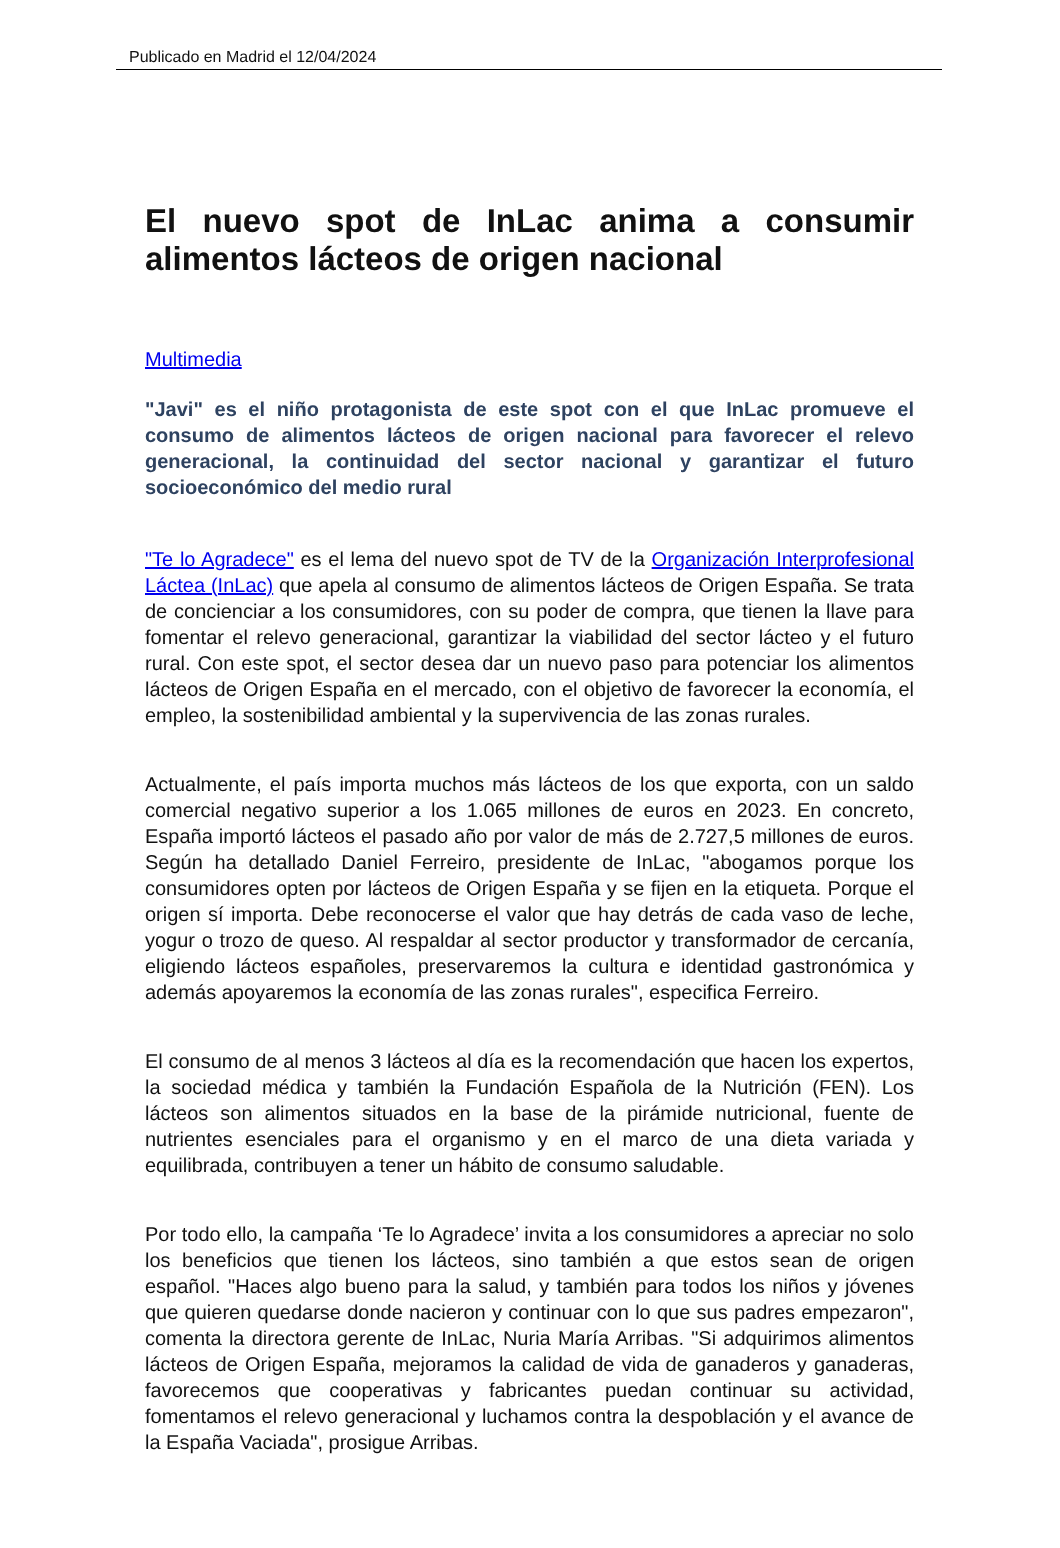Publicado en Madrid el 12/04/2024
El nuevo spot de InLac anima a consumir alimentos lácteos de origen nacional
Multimedia
"Javi" es el niño protagonista de este spot con el que InLac promueve el consumo de alimentos lácteos de origen nacional para favorecer el relevo generacional, la continuidad del sector nacional y garantizar el futuro socioeconómico del medio rural
"Te lo Agradece" es el lema del nuevo spot de TV de la Organización Interprofesional Láctea (InLac) que apela al consumo de alimentos lácteos de Origen España. Se trata de concienciar a los consumidores, con su poder de compra, que tienen la llave para fomentar el relevo generacional, garantizar la viabilidad del sector lácteo y el futuro rural. Con este spot, el sector desea dar un nuevo paso para potenciar los alimentos lácteos de Origen España en el mercado, con el objetivo de favorecer la economía, el empleo, la sostenibilidad ambiental y la supervivencia de las zonas rurales.
Actualmente, el país importa muchos más lácteos de los que exporta, con un saldo comercial negativo superior a los 1.065 millones de euros en 2023. En concreto, España importó lácteos el pasado año por valor de más de 2.727,5 millones de euros. Según ha detallado Daniel Ferreiro, presidente de InLac, "abogamos porque los consumidores opten por lácteos de Origen España y se fijen en la etiqueta. Porque el origen sí importa. Debe reconocerse el valor que hay detrás de cada vaso de leche, yogur o trozo de queso. Al respaldar al sector productor y transformador de cercanía, eligiendo lácteos españoles, preservaremos la cultura e identidad gastronómica y además apoyaremos la economía de las zonas rurales", especifica Ferreiro.
El consumo de al menos 3 lácteos al día es la recomendación que hacen los expertos, la sociedad médica y también la Fundación Española de la Nutrición (FEN). Los lácteos son alimentos situados en la base de la pirámide nutricional, fuente de nutrientes esenciales para el organismo y en el marco de una dieta variada y equilibrada, contribuyen a tener un hábito de consumo saludable.
Por todo ello, la campaña ‘Te lo Agradece’ invita a los consumidores a apreciar no solo los beneficios que tienen los lácteos, sino también a que estos sean de origen español. "Haces algo bueno para la salud, y también para todos los niños y jóvenes que quieren quedarse donde nacieron y continuar con lo que sus padres empezaron", comenta la directora gerente de InLac, Nuria María Arribas. "Si adquirimos alimentos lácteos de Origen España, mejoramos la calidad de vida de ganaderos y ganaderas, favorecemos que cooperativas y fabricantes puedan continuar su actividad, fomentamos el relevo generacional y luchamos contra la despoblación y el avance de la España Vaciada", prosigue Arribas.